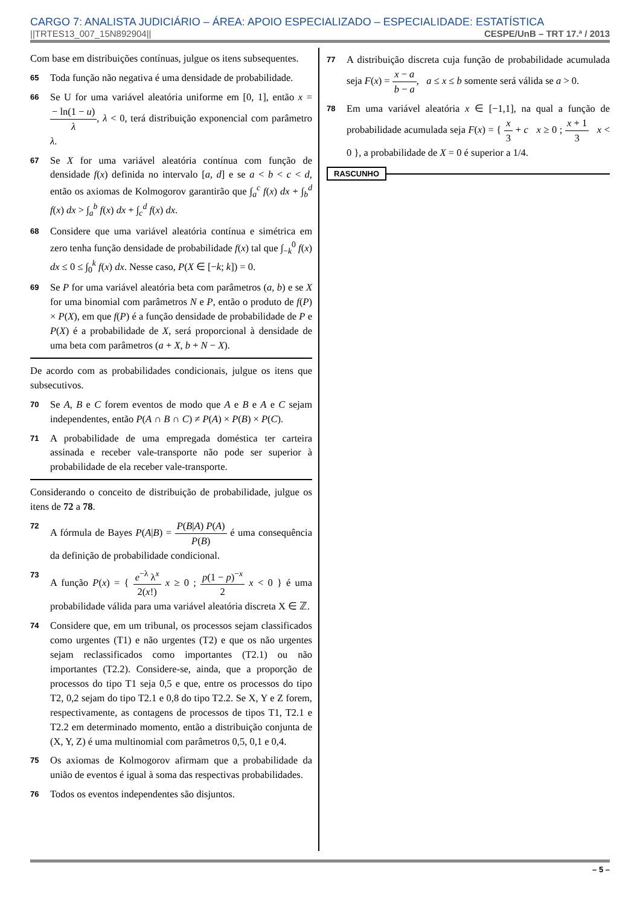CARGO 7: ANALISTA JUDICIÁRIO – ÁREA: APOIO ESPECIALIZADO – ESPECIALIDADE: ESTATÍSTICA
||TRTES13_007_15N892904|| CESPE/UnB – TRT 17.ª / 2013
Com base em distribuições contínuas, julgue os itens subsequentes.
65
Toda função não negativa é uma densidade de probabilidade.
66
Se U for uma variável aleatória uniforme em [0, 1], então x = − ln(1 − u) λ, λ < 0, terá distribuição exponencial com parâmetro λ.
67
Se X for uma variável aleatória contínua com função de densidade f(x) definida no intervalo [a, d] e se a < b < c < d, então os axiomas de Kolmogorov garantirão que ∫<sub>a</sub><sup>c</sup> f(x) dx + ∫<sub>b</sub><sup>d</sup> f(x) dx > ∫<sub>a</sub><sup>b</sup> f(x) dx + ∫<sub>c</sub><sup>d</sup> f(x) dx.
68
Considere que uma variável aleatória contínua e simétrica em zero tenha função densidade de probabilidade f(x) tal que ∫<sub>−k</sub><sup>0</sup> f(x) dx ≤ 0 ≤ ∫<sub>0</sub><sup>k</sup> f(x) dx. Nesse caso, P(X ∈ [−k; k]) = 0.
69
Se P for uma variável aleatória beta com parâmetros (a, b) e se X for uma binomial com parâmetros N e P, então o produto de f(P) × P(X), em que f(P) é a função densidade de probabilidade de P e P(X) é a probabilidade de X, será proporcional à densidade de uma beta com parâmetros (a + X, b + N − X).
De acordo com as probabilidades condicionais, julgue os itens que subsecutivos.
70
Se A, B e C forem eventos de modo que A e B e A e C sejam independentes, então P(A ∩ B ∩ C) ≠ P(A) × P(B) × P(C).
71
A probabilidade de uma empregada doméstica ter carteira assinada e receber vale-transporte não pode ser superior à probabilidade de ela receber vale-transporte.
Considerando o conceito de distribuição de probabilidade, julgue os itens de 72 a 78.
72
A fórmula de Bayes P(A|B) = P(B|A) P(A) P(B) é uma consequência da definição de probabilidade condicional.
73
A função P(x) = { e<sup>−λ</sup> λ<sup>x</sup> 2(x!) x ≥ 0 ; p(1 − p)<sup>−x</sup> 2 x < 0 } é uma probabilidade válida para uma variável aleatória discreta X ∈ ℤ.
74
Considere que, em um tribunal, os processos sejam classificados como urgentes (T1) e não urgentes (T2) e que os não urgentes sejam reclassificados como importantes (T2.1) ou não importantes (T2.2). Considere-se, ainda, que a proporção de processos do tipo T1 seja 0,5 e que, entre os processos do tipo T2, 0,2 sejam do tipo T2.1 e 0,8 do tipo T2.2. Se X, Y e Z forem, respectivamente, as contagens de processos de tipos T1, T2.1 e T2.2 em determinado momento, então a distribuição conjunta de (X, Y, Z) é uma multinomial com parâmetros 0,5, 0,1 e 0,4.
75
Os axiomas de Kolmogorov afirmam que a probabilidade da união de eventos é igual à soma das respectivas probabilidades.
76
Todos os eventos independentes são disjuntos.
77
A distribuição discreta cuja função de probabilidade acumulada seja F(x) = x − a b − a, a ≤ x ≤ b somente será válida se a > 0.
78
Em uma variável aleatória x ∈ [−1,1], na qual a função de probabilidade acumulada seja F(x) = { x 3 + c x ≥ 0 ; x + 1 3 x < 0 }, a probabilidade de X = 0 é superior a 1/4.
RASCUNHO
– 5 –